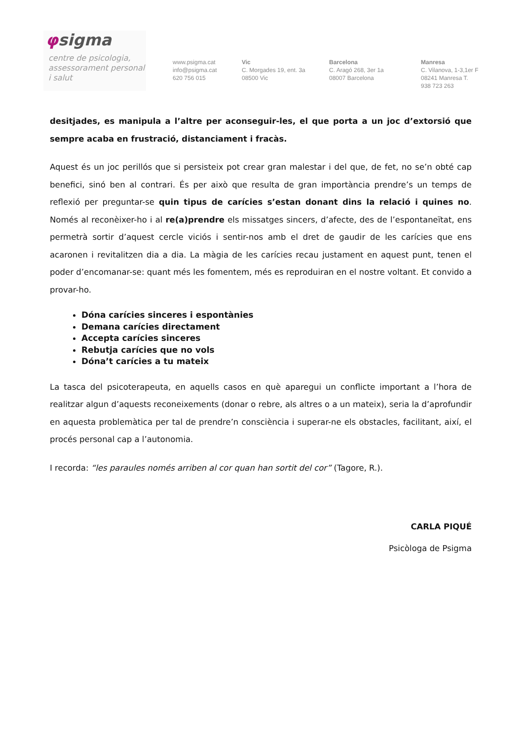φsigma
centre de psicologia,
assessorament personal
i salut
www.psigma.cat
info@psigma.cat
620 756 015
Vic
C. Morgades 19, ent. 3a
08500 Vic
Barcelona
C. Aragó 268, 3er 1a
08007 Barcelona
Manresa
C. Vilanova, 1-3,1er F
08241 Manresa T.
938 723 263
desitjades, es manipula a l’altre per aconseguir-les, el que porta a un joc d’extorsió que sempre acaba en frustració, distanciament i fracàs.
Aquest és un joc perillós que si persisteix pot crear gran malestar i del que, de fet, no se’n obté cap benefici, sinó ben al contrari. És per això que resulta de gran importància prendre’s un temps de reflexió per preguntar-se quin tipus de carícies s’estan donant dins la relació i quines no. Només al reconèixer-ho i al re(a)prendre els missatges sincers, d’afecte, des de l’espontaneïtat, ens permetrà sortir d’aquest cercle viciós i sentir-nos amb el dret de gaudir de les carícies que ens acaronen i revitalitzen dia a dia. La màgia de les carícies recau justament en aquest punt, tenen el poder d’encomanar-se: quant més les fomentem, més es reproduiran en el nostre voltant. Et convido a provar-ho.
Dóna carícies sinceres i espontànies
Demana carícies directament
Accepta carícies sinceres
Rebutja carícies que no vols
Dóna’t carícies a tu mateix
La tasca del psicoterapeuta, en aquells casos en què aparegui un conflicte important a l’hora de realitzar algun d’aquests reconeixements (donar o rebre, als altres o a un mateix), seria la d’aprofundir en aquesta problemàtica per tal de prendre’n consciència i superar-ne els obstacles, facilitant, així, el procés personal cap a l’autonomia.
I recorda: “les paraules només arriben al cor quan han sortit del cor” (Tagore, R.).
CARLA PIQUÉ
Psicòloga de Psigma